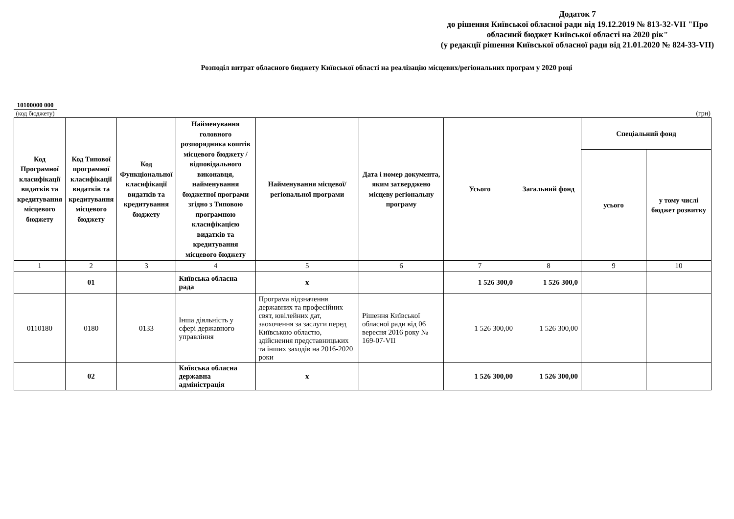Додаток 7
до рішення Київської обласної ради від 19.12.2019 № 813-32-VII "Про обласний бюджет Київської області на 2020 рік"
(у редакції рішення Київської обласної ради від 21.01.2020 № 824-33-VII)
Розподіл витрат обласного бюджету Київської області на реалізацію місцевих/регіональних програм у 2020 році
10100000 000
(код бюджету)
(грн)
| Код Програмної класифікації видатків та кредитування місцевого бюджету | Код Типової програмної класифікації видатків та кредитування місцевого бюджету | Код Функціональної класифікації видатків та кредитування бюджету | Найменування головного розпорядника коштів місцевого бюджету / відповідального виконавця, найменування бюджетної програми згідно з Типовою програмною класифікацією видатків та кредитування місцевого бюджету | Найменування місцевої/регіональної програми | Дата і номер документа, яким затверджено місцеву регіональну програму | Усього | Загальний фонд | Спеціальний фонд | |
| --- | --- | --- | --- | --- | --- | --- | --- | --- | --- |
| | | | | | | | | усього | у тому числі бюджет розвитку |
| 1 | 2 | 3 | 4 | 5 | 6 | 7 | 8 | 9 | 10 |
| | 01 | | Київська обласна рада | х | | 1 526 300,0 | 1 526 300,0 | | |
| 0110180 | 0180 | 0133 | Інша діяльність у сфері державного управління | Програма відзначення державних та професійних свят, ювілейних дат, заохочення за заслуги перед Київською областю, здійснення представницьких та інших заходів на 2016-2020 роки | Рішення Київської обласної ради від 06 вересня 2016 року № 169-07-VII | 1 526 300,00 | 1 526 300,00 | | |
| | 02 | | Київська обласна державна адміністрація | х | | 1 526 300,00 | 1 526 300,00 | | |